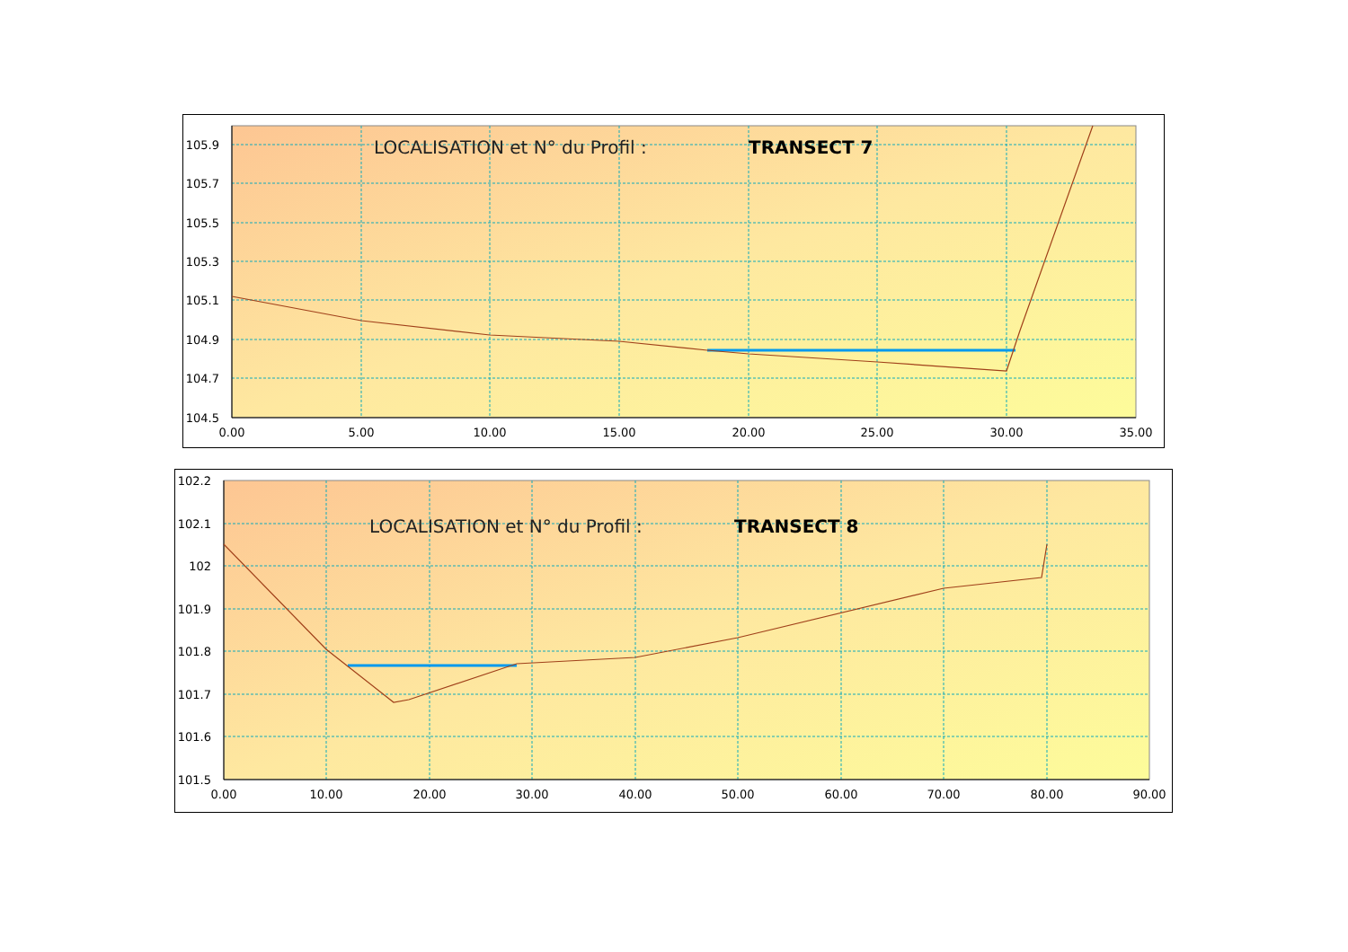LOCALISATION et N° du Profil :
TRANSECT 7
105.9
105.7
105.5
105.3
105.1
104.9
104.7
104.5
0.00
5.00
10.00
15.00
20.00
25.00
30.00
35.00
LOCALISATION et N° du Profil :
TRANSECT 8
102.2
102.1
102
101.9
101.8
101.7
101.6
101.5
0.00
10.00
20.00
30.00
40.00
50.00
60.00
70.00
80.00
90.00